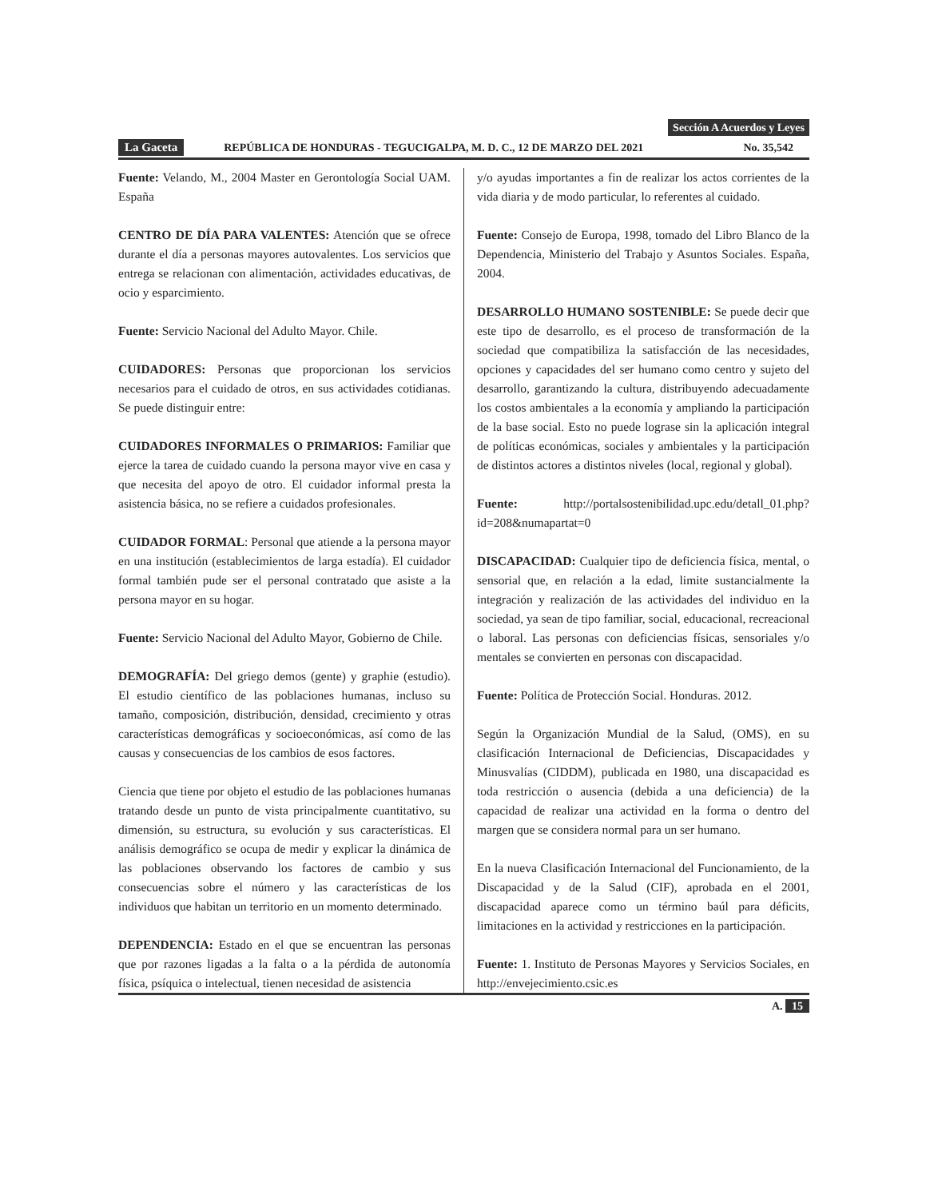Sección A Acuerdos y Leyes
La Gaceta REPÚBLICA DE HONDURAS - TEGUCIGALPA, M. D. C., 12 DE MARZO DEL 2021 No. 35,542
Fuente: Velando, M., 2004 Master en Gerontología Social UAM. España
CENTRO DE DÍA PARA VALENTES: Atención que se ofrece durante el día a personas mayores autovalentes. Los servicios que entrega se relacionan con alimentación, actividades educativas, de ocio y esparcimiento.
Fuente: Servicio Nacional del Adulto Mayor. Chile.
CUIDADORES: Personas que proporcionan los servicios necesarios para el cuidado de otros, en sus actividades cotidianas. Se puede distinguir entre:
CUIDADORES INFORMALES O PRIMARIOS: Familiar que ejerce la tarea de cuidado cuando la persona mayor vive en casa y que necesita del apoyo de otro. El cuidador informal presta la asistencia básica, no se refiere a cuidados profesionales.
CUIDADOR FORMAL: Personal que atiende a la persona mayor en una institución (establecimientos de larga estadía). El cuidador formal también pude ser el personal contratado que asiste a la persona mayor en su hogar.
Fuente: Servicio Nacional del Adulto Mayor, Gobierno de Chile.
DEMOGRAFÍA: Del griego demos (gente) y graphie (estudio). El estudio científico de las poblaciones humanas, incluso su tamaño, composición, distribución, densidad, crecimiento y otras características demográficas y socioeconómicas, así como de las causas y consecuencias de los cambios de esos factores.
Ciencia que tiene por objeto el estudio de las poblaciones humanas tratando desde un punto de vista principalmente cuantitativo, su dimensión, su estructura, su evolución y sus características. El análisis demográfico se ocupa de medir y explicar la dinámica de las poblaciones observando los factores de cambio y sus consecuencias sobre el número y las características de los individuos que habitan un territorio en un momento determinado.
DEPENDENCIA: Estado en el que se encuentran las personas que por razones ligadas a la falta o a la pérdida de autonomía física, psíquica o intelectual, tienen necesidad de asistencia
y/o ayudas importantes a fin de realizar los actos corrientes de la vida diaria y de modo particular, lo referentes al cuidado.
Fuente: Consejo de Europa, 1998, tomado del Libro Blanco de la Dependencia, Ministerio del Trabajo y Asuntos Sociales. España, 2004.
DESARROLLO HUMANO SOSTENIBLE: Se puede decir que este tipo de desarrollo, es el proceso de transformación de la sociedad que compatibiliza la satisfacción de las necesidades, opciones y capacidades del ser humano como centro y sujeto del desarrollo, garantizando la cultura, distribuyendo adecuadamente los costos ambientales a la economía y ampliando la participación de la base social. Esto no puede lograse sin la aplicación integral de políticas económicas, sociales y ambientales y la participación de distintos actores a distintos niveles (local, regional y global).
Fuente: http://portalsostenibilidad.upc.edu/detall_01.php?id=208&numapartat=0
DISCAPACIDAD: Cualquier tipo de deficiencia física, mental, o sensorial que, en relación a la edad, limite sustancialmente la integración y realización de las actividades del individuo en la sociedad, ya sean de tipo familiar, social, educacional, recreacional o laboral. Las personas con deficiencias físicas, sensoriales y/o mentales se convierten en personas con discapacidad.
Fuente: Política de Protección Social. Honduras. 2012.
Según la Organización Mundial de la Salud, (OMS), en su clasificación Internacional de Deficiencias, Discapacidades y Minusvalías (CIDDM), publicada en 1980, una discapacidad es toda restricción o ausencia (debida a una deficiencia) de la capacidad de realizar una actividad en la forma o dentro del margen que se considera normal para un ser humano.
En la nueva Clasificación Internacional del Funcionamiento, de la Discapacidad y de la Salud (CIF), aprobada en el 2001, discapacidad aparece como un término baúl para déficits, limitaciones en la actividad y restricciones en la participación.
Fuente: 1. Instituto de Personas Mayores y Servicios Sociales, en http://envejecimiento.csic.es
A. 15